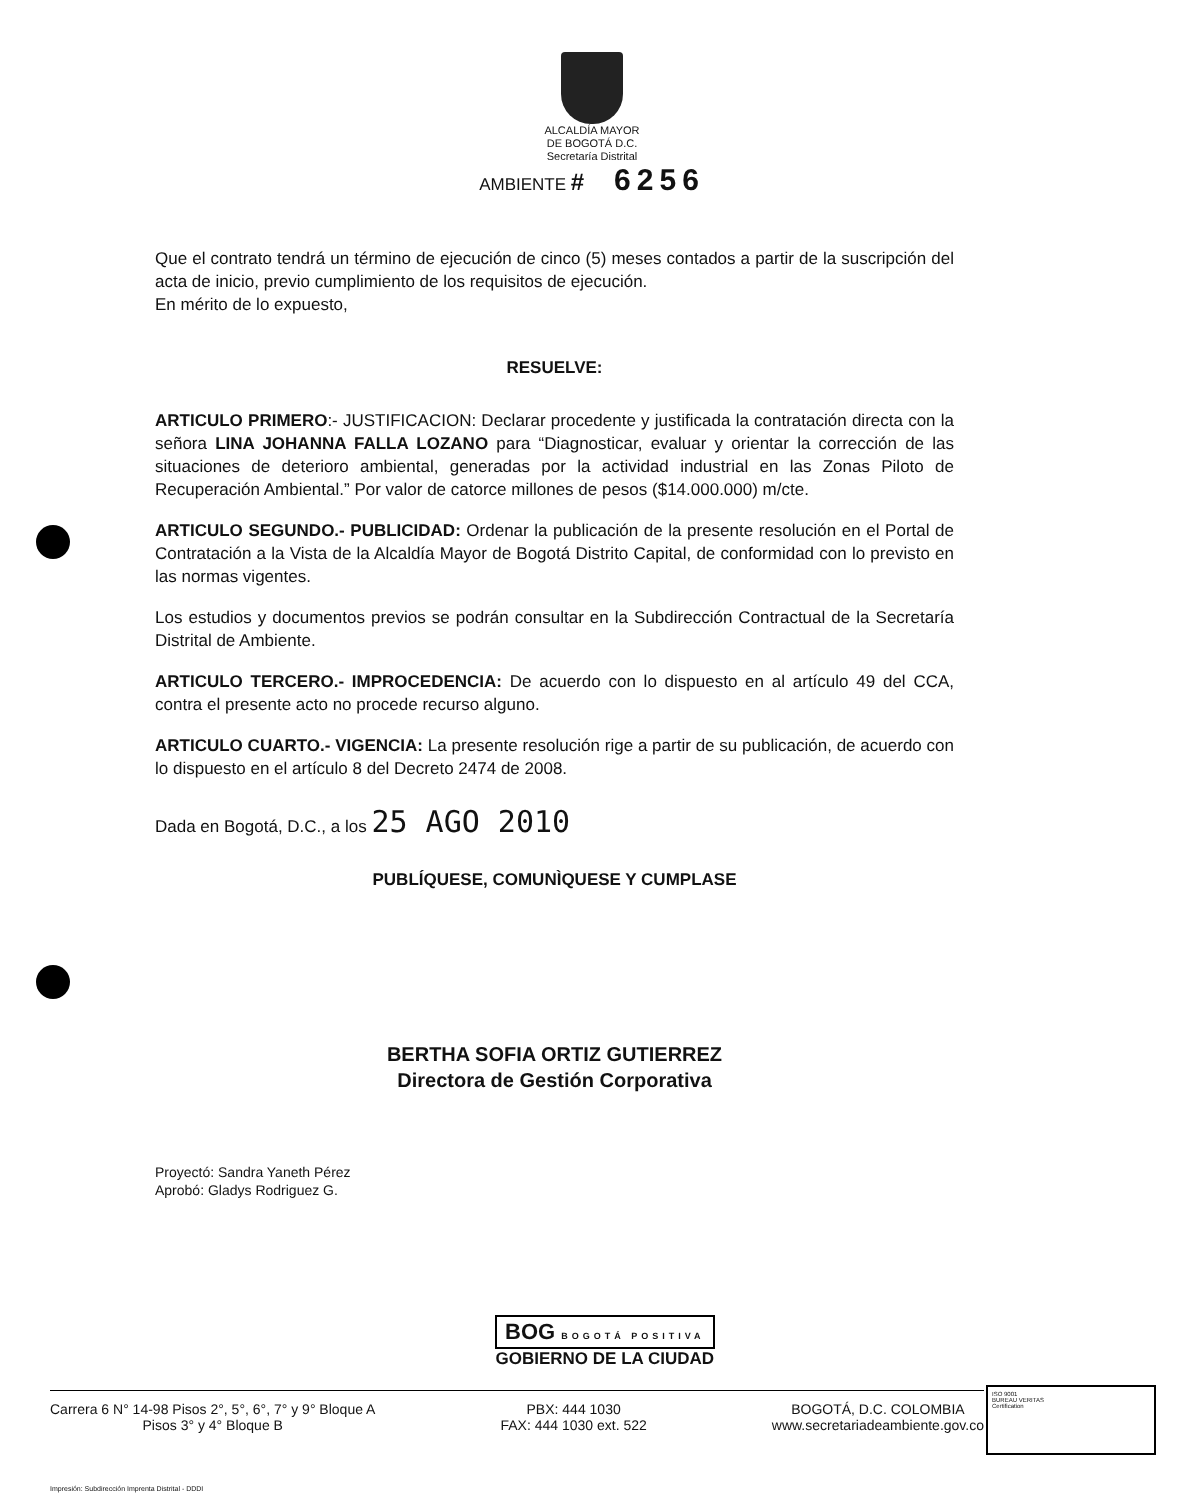ALCALDÍA MAYOR
DE BOGOTÁ D.C.
Secretaría Distrital
AMBIENTE # 6256
Que el contrato tendrá un término de ejecución de cinco (5) meses contados a partir de la suscripción del acta de inicio, previo cumplimiento de los requisitos de ejecución.
En mérito de lo expuesto,
RESUELVE:
ARTICULO PRIMERO:- JUSTIFICACION: Declarar procedente y justificada la contratación directa con la señora LINA JOHANNA FALLA LOZANO para “Diagnosticar, evaluar y orientar la corrección de las situaciones de deterioro ambiental, generadas por la actividad industrial en las Zonas Piloto de Recuperación Ambiental.” Por valor de catorce millones de pesos ($14.000.000) m/cte.
ARTICULO SEGUNDO.- PUBLICIDAD: Ordenar la publicación de la presente resolución en el Portal de Contratación a la Vista de la Alcaldía Mayor de Bogotá Distrito Capital, de conformidad con lo previsto en las normas vigentes.
Los estudios y documentos previos se podrán consultar en la Subdirección Contractual de la Secretaría Distrital de Ambiente.
ARTICULO TERCERO.- IMPROCEDENCIA: De acuerdo con lo dispuesto en al artículo 49 del CCA, contra el presente acto no procede recurso alguno.
ARTICULO CUARTO.- VIGENCIA: La presente resolución rige a partir de su publicación, de acuerdo con lo dispuesto en el artículo 8 del Decreto 2474 de 2008.
Dada en Bogotá, D.C., a los 25 AGO 2010
PUBLÍQUESE, COMUNÌQUESE Y CUMPLASE
BERTHA SOFIA ORTIZ GUTIERREZ
Directora de Gestión Corporativa
Proyectó: Sandra Yaneth Pérez
Aprobó: Gladys Rodriguez G.
BOG BOGOTÁ POSITIVA
GOBIERNO DE LA CIUDAD
Carrera 6 N° 14-98 Pisos 2°, 5°, 6°, 7° y 9° Bloque A
Pisos 3° y 4° Bloque B
PBX: 444 1030
FAX: 444 1030 ext. 522
BOGOTÁ, D.C. COLOMBIA
www.secretariadeambiente.gov.co
ISO 9001
BUREAU VERITAS
Certification
Impresión: Subdirección Imprenta Distrital - DDDI